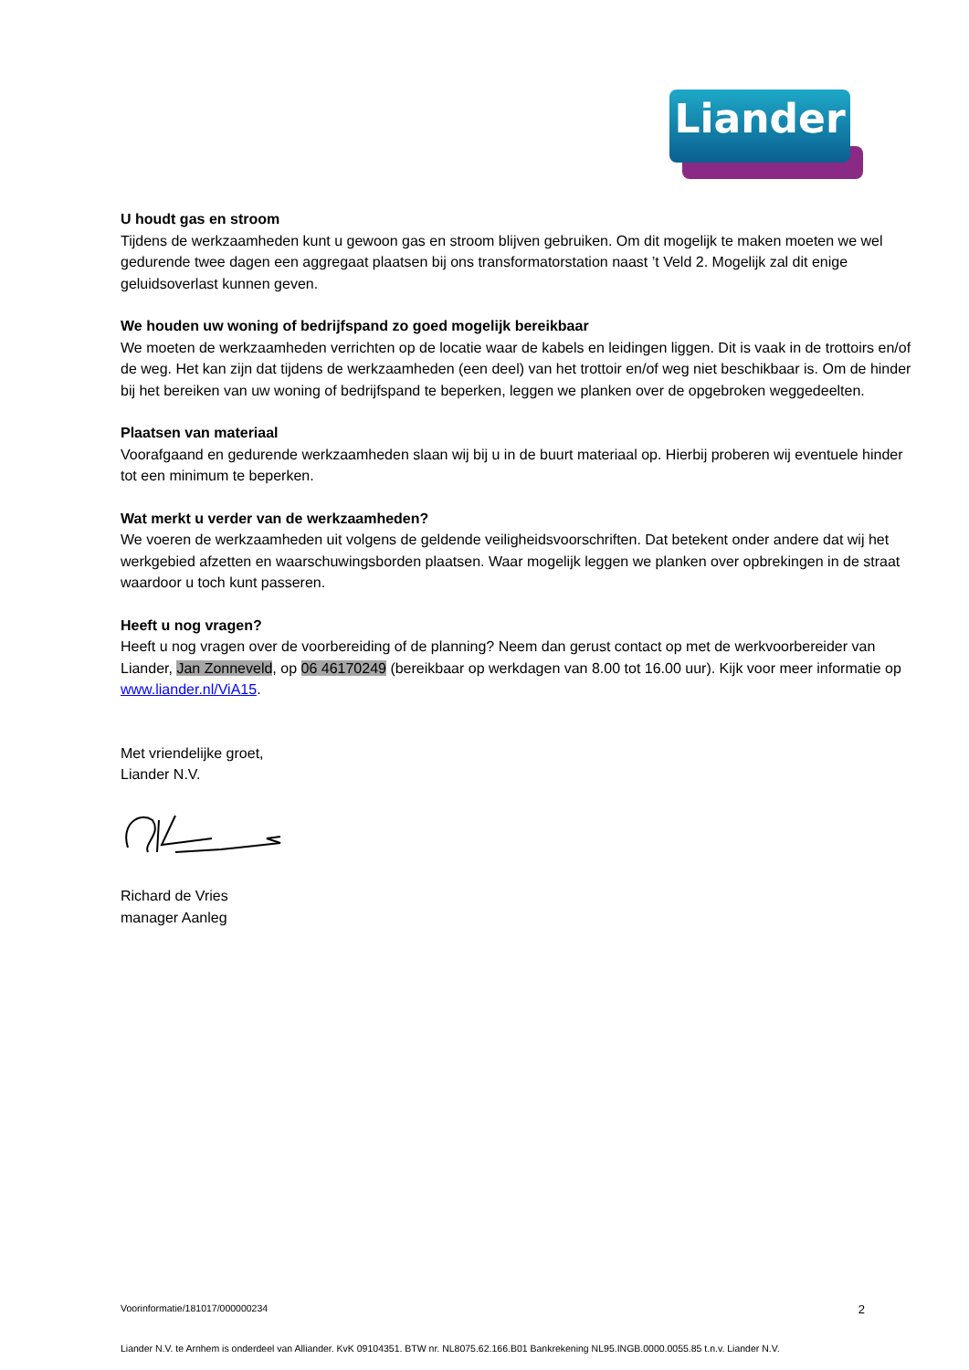Liander
U houdt gas en stroom
Tijdens de werkzaamheden kunt u gewoon gas en stroom blijven gebruiken. Om dit mogelijk te maken moeten we wel gedurende twee dagen een aggregaat plaatsen bij ons transformatorstation naast ’t Veld 2. Mogelijk zal dit enige geluidsoverlast kunnen geven.
We houden uw woning of bedrijfspand zo goed mogelijk bereikbaar
We moeten de werkzaamheden verrichten op de locatie waar de kabels en leidingen liggen. Dit is vaak in de trottoirs en/of de weg. Het kan zijn dat tijdens de werkzaamheden (een deel) van het trottoir en/of weg niet beschikbaar is. Om de hinder bij het bereiken van uw woning of bedrijfspand te beperken, leggen we planken over de opgebroken weggedeelten.
Plaatsen van materiaal
Voorafgaand en gedurende werkzaamheden slaan wij bij u in de buurt materiaal op. Hierbij proberen wij eventuele hinder tot een minimum te beperken.
Wat merkt u verder van de werkzaamheden?
We voeren de werkzaamheden uit volgens de geldende veiligheidsvoorschriften. Dat betekent onder andere dat wij het werkgebied afzetten en waarschuwingsborden plaatsen. Waar mogelijk leggen we planken over opbrekingen in de straat waardoor u toch kunt passeren.
Heeft u nog vragen?
Heeft u nog vragen over de voorbereiding of de planning? Neem dan gerust contact op met de werkvoorbereider van Liander, Jan Zonneveld, op 06 46170249 (bereikbaar op werkdagen van 8.00 tot 16.00 uur). Kijk voor meer informatie op www.liander.nl/ViA15.
Met vriendelijke groet,
Liander N.V.
Richard de Vries
manager Aanleg
Voorinformatie/181017/000000234 2
Liander N.V. te Arnhem is onderdeel van Alliander. KvK 09104351. BTW nr. NL8075.62.166.B01 Bankrekening NL95.INGB.0000.0055.85 t.n.v. Liander N.V.